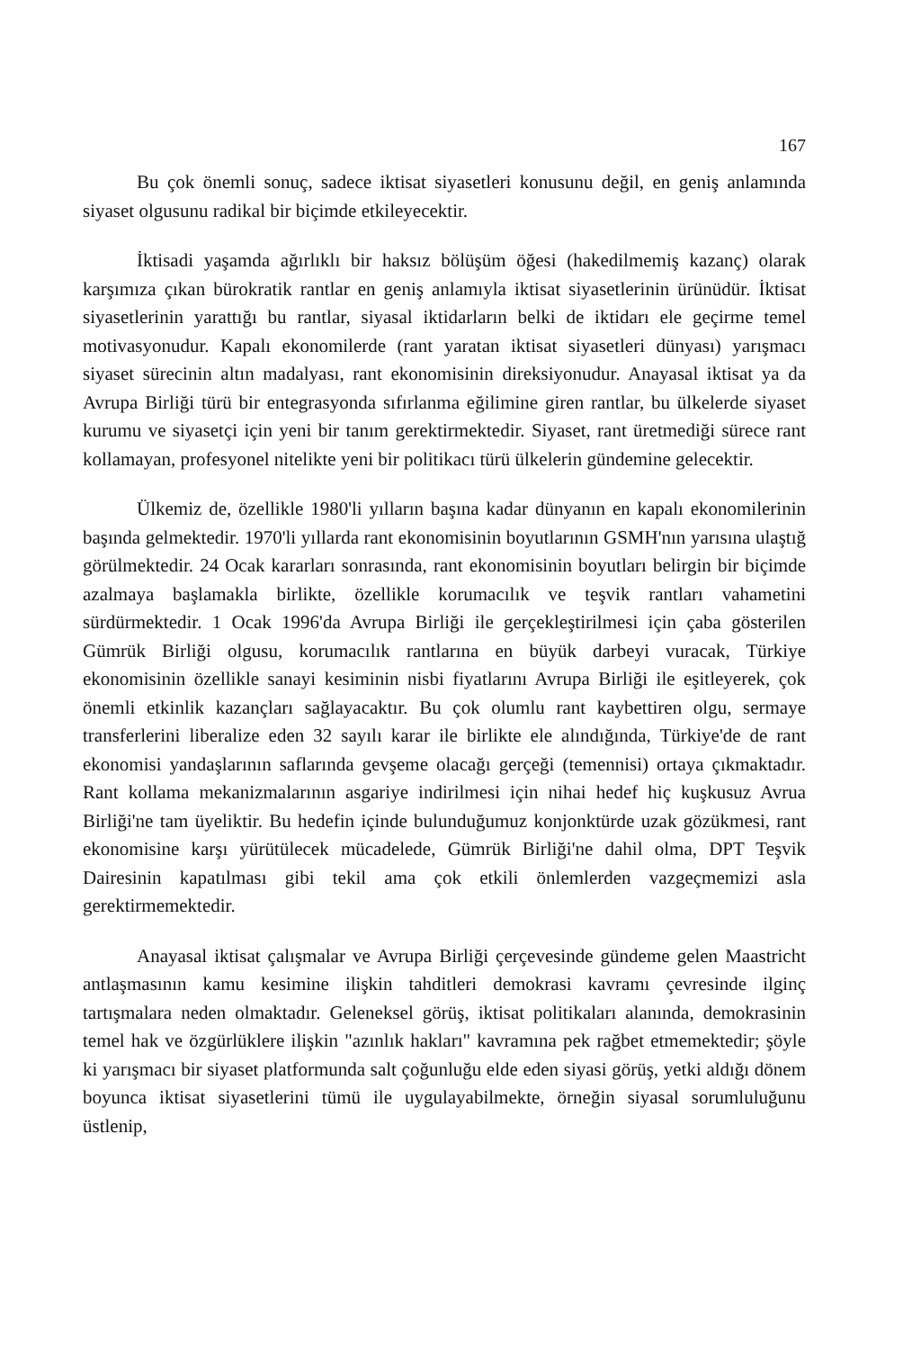167
Bu çok önemli sonuç, sadece iktisat siyasetleri konusunu değil, en geniş anlamında siyaset olgusunu radikal bir biçimde etkileyecektir.
İktisadi yaşamda ağırlıklı bir haksız bölüşüm öğesi (hakedilmemiş kazanç) olarak karşımıza çıkan bürokratik rantlar en geniş anlamıyla iktisat siyasetlerinin ürünüdür. İktisat siyasetlerinin yarattığı bu rantlar, siyasal iktidarların belki de iktidarı ele geçirme temel motivasyonudur. Kapalı ekonomilerde (rant yaratan iktisat siyasetleri dünyası) yarışmacı siyaset sürecinin altın madalyası, rant ekonomisinin direksiyonudur. Anayasal iktisat ya da Avrupa Birliği türü bir entegrasyonda sıfırlanma eğilimine giren rantlar, bu ülkelerde siyaset kurumu ve siyasetçi için yeni bir tanım gerektirmektedir. Siyaset, rant üretmediği sürece rant kollamayan, profesyonel nitelikte yeni bir politikacı türü ülkelerin gündemine gelecektir.
Ülkemiz de, özellikle 1980'li yılların başına kadar dünyanın en kapalı ekonomilerinin başında gelmektedir. 1970'li yıllarda rant ekonomisinin boyutlarının GSMH'nın yarısına ulaştığ görülmektedir. 24 Ocak kararları sonrasında, rant ekonomisinin boyutları belirgin bir biçimde azalmaya başlamakla birlikte, özellikle korumacılık ve teşvik rantları vahametini sürdürmektedir. 1 Ocak 1996'da Avrupa Birliği ile gerçekleştirilmesi için çaba gösterilen Gümrük Birliği olgusu, korumacılık rantlarına en büyük darbeyi vuracak, Türkiye ekonomisinin özellikle sanayi kesiminin nisbi fiyatlarını Avrupa Birliği ile eşitleyerek, çok önemli etkinlik kazançları sağlayacaktır. Bu çok olumlu rant kaybettiren olgu, sermaye transferlerini liberalize eden 32 sayılı karar ile birlikte ele alındığında, Türkiye'de de rant ekonomisi yandaşlarının saflarında gevşeme olacağı gerçeği (temennisi) ortaya çıkmaktadır. Rant kollama mekanizmalarının asgariye indirilmesi için nihai hedef hiç kuşkusuz Avrua Birliği'ne tam üyeliktir. Bu hedefin içinde bulunduğumuz konjonktürde uzak gözükmesi, rant ekonomisine karşı yürütülecek mücadelede, Gümrük Birliği'ne dahil olma, DPT Teşvik Dairesinin kapatılması gibi tekil ama çok etkili önlemlerden vazgeçmemizi asla gerektirmemektedir.
Anayasal iktisat çalışmalar ve Avrupa Birliği çerçevesinde gündeme gelen Maastricht antlaşmasının kamu kesimine ilişkin tahditleri demokrasi kavramı çevresinde ilginç tartışmalara neden olmaktadır. Geleneksel görüş, iktisat politikaları alanında, demokrasinin temel hak ve özgürlüklere ilişkin "azınlık hakları" kavramına pek rağbet etmemektedir; şöyle ki yarışmacı bir siyaset platformunda salt çoğunluğu elde eden siyasi görüş, yetki aldığı dönem boyunca iktisat siyasetlerini tümü ile uygulayabilmekte, örneğin siyasal sorumluluğunu üstlenip,